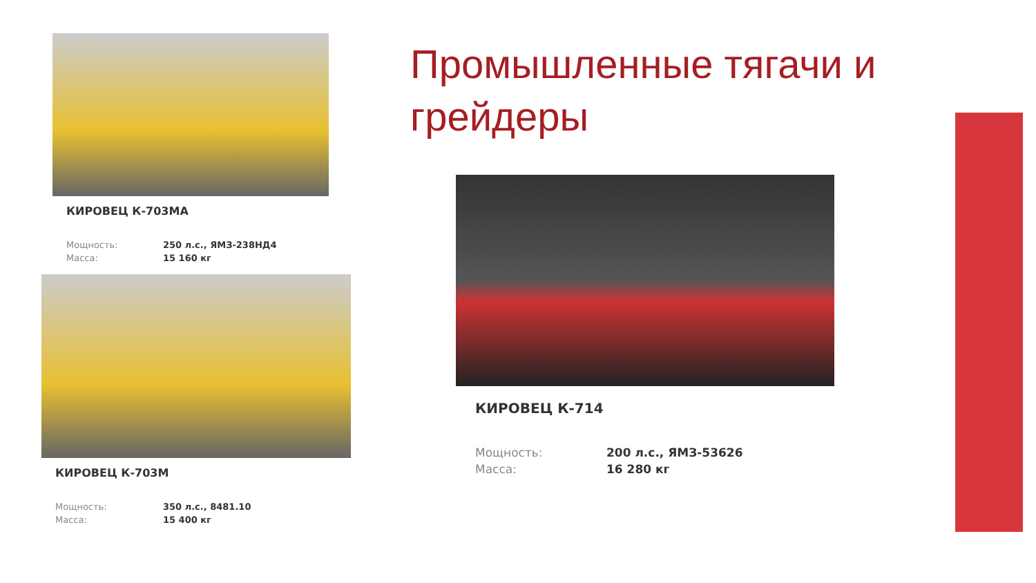Промышленные тягачи и грейдеры
КИРОВЕЦ К-714
| Мощность: | 200 л.с., ЯМЗ-53626 |
| Масса: | 16 280 кг |
КИРОВЕЦ К-703МА
| Мощность: | 250 л.с., ЯМЗ-238НД4 |
| Масса: | 15 160 кг |
КИРОВЕЦ К-703М
| Мощность: | 350 л.с., 8481.10 |
| Масса: | 15 400 кг |